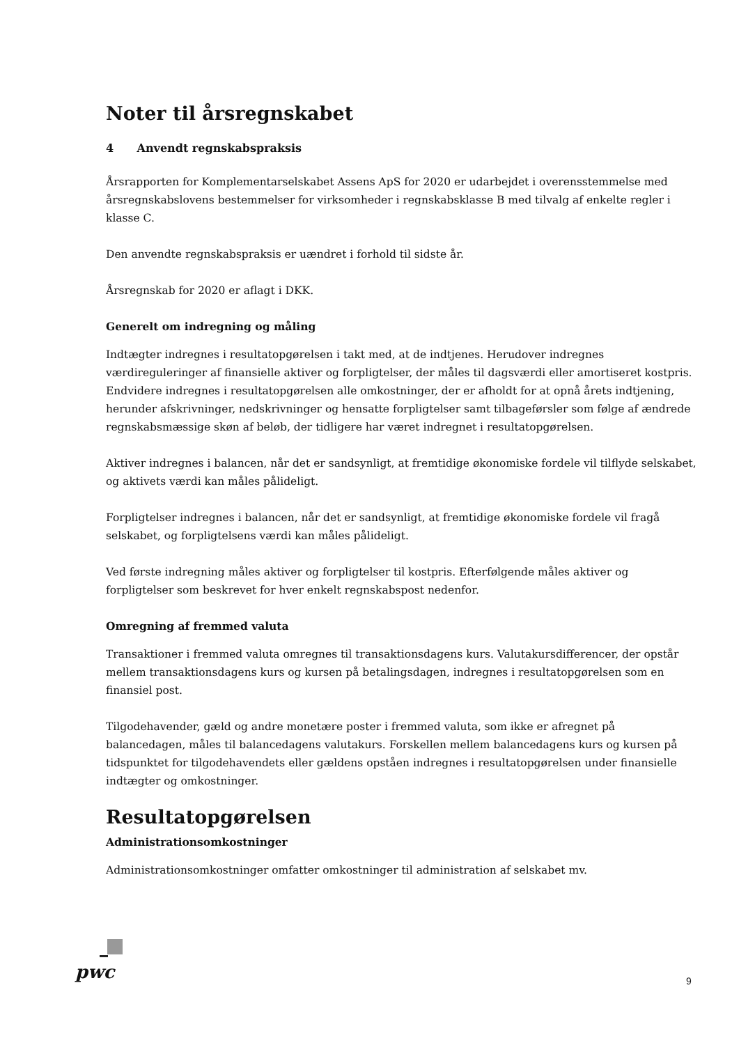Noter til årsregnskabet
4 Anvendt regnskabspraksis
Årsrapporten for Komplementarselskabet Assens ApS for 2020 er udarbejdet i overensstemmelse med årsregnskabslovens bestemmelser for virksomheder i regnskabsklasse B med tilvalg af enkelte regler i klasse C.
Den anvendte regnskabspraksis er uændret i forhold til sidste år.
Årsregnskab for 2020 er aflagt i DKK.
Generelt om indregning og måling
Indtægter indregnes i resultatopgørelsen i takt med, at de indtjenes. Herudover indregnes værdireguleringer af finansielle aktiver og forpligtelser, der måles til dagsværdi eller amortiseret kostpris. Endvidere indregnes i resultatopgørelsen alle omkostninger, der er afholdt for at opnå årets indtjening, herunder afskrivninger, nedskrivninger og hensatte forpligtelser samt tilbageførsler som følge af ændrede regnskabsmæssige skøn af beløb, der tidligere har været indregnet i resultatopgørelsen.
Aktiver indregnes i balancen, når det er sandsynligt, at fremtidige økonomiske fordele vil tilflyde selskabet, og aktivets værdi kan måles pålideligt.
Forpligtelser indregnes i balancen, når det er sandsynligt, at fremtidige økonomiske fordele vil fragå selskabet, og forpligtelsens værdi kan måles pålideligt.
Ved første indregning måles aktiver og forpligtelser til kostpris. Efterfølgende måles aktiver og forpligtelser som beskrevet for hver enkelt regnskabspost nedenfor.
Omregning af fremmed valuta
Transaktioner i fremmed valuta omregnes til transaktionsdagens kurs. Valutakursdifferencer, der opstår mellem transaktionsdagens kurs og kursen på betalingsdagen, indregnes i resultatopgørelsen som en finansiel post.
Tilgodehavender, gæld og andre monetære poster i fremmed valuta, som ikke er afregnet på balancedagen, måles til balancedagens valutakurs. Forskellen mellem balancedagens kurs og kursen på tidspunktet for tilgodehavendets eller gældens opståen indregnes i resultatopgørelsen under finansielle indtægter og omkostninger.
Resultatopgørelsen
Administrationsomkostninger
Administrationsomkostninger omfatter omkostninger til administration af selskabet mv.
pwc 9